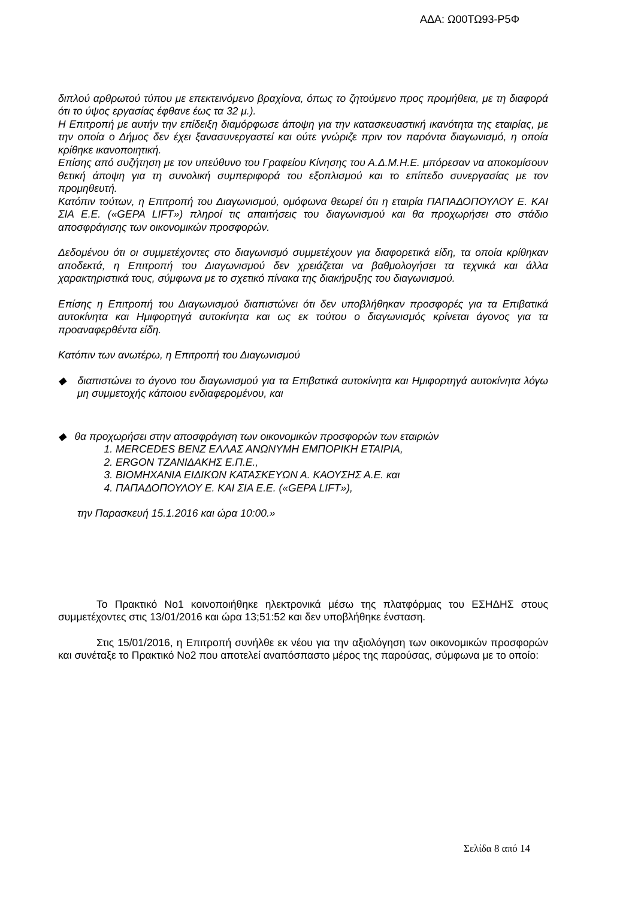ΑΔΑ: Ω00ΤΩ93-Ρ5Φ
διπλού αρθρωτού τύπου με επεκτεινόμενο βραχίονα, όπως το ζητούμενο προς προμήθεια, με τη διαφορά ότι το ύψος εργασίας έφθανε έως τα 32 μ.).
Η Επιτροπή με αυτήν την επίδειξη διαμόρφωσε άποψη για την κατασκευαστική ικανότητα της εταιρίας, με την οποία ο Δήμος δεν έχει ξανασυνεργαστεί και ούτε γνώριζε πριν τον παρόντα διαγωνισμό, η οποία κρίθηκε ικανοποιητική.
Επίσης από συζήτηση με τον υπεύθυνο του Γραφείου Κίνησης του Α.Δ.Μ.Η.Ε. μπόρεσαν να αποκομίσουν θετική άποψη για τη συνολική συμπεριφορά του εξοπλισμού και το επίπεδο συνεργασίας με τον προμηθευτή.
Κατόπιν τούτων, η Επιτροπή του Διαγωνισμού, ομόφωνα θεωρεί ότι η εταιρία ΠΑΠΑΔΟΠΟΥΛΟΥ Ε. ΚΑΙ ΣΙΑ Ε.Ε. («GEPA LIFT») πληροί τις απαιτήσεις του διαγωνισμού και θα προχωρήσει στο στάδιο αποσφράγισης των οικονομικών προσφορών.
Δεδομένου ότι οι συμμετέχοντες στο διαγωνισμό συμμετέχουν για διαφορετικά είδη, τα οποία κρίθηκαν αποδεκτά, η Επιτροπή του Διαγωνισμού δεν χρειάζεται να βαθμολογήσει τα τεχνικά και άλλα χαρακτηριστικά τους, σύμφωνα με το σχετικό πίνακα της διακήρυξης του διαγωνισμού.
Επίσης η Επιτροπή του Διαγωνισμού διαπιστώνει ότι δεν υποβλήθηκαν προσφορές για τα Επιβατικά αυτοκίνητα και Ημιφορτηγά αυτοκίνητα και ως εκ τούτου ο διαγωνισμός κρίνεται άγονος για τα προαναφερθέντα είδη.
Κατόπιν των ανωτέρω, η Επιτροπή του Διαγωνισμού
◆ διαπιστώνει το άγονο του διαγωνισμού για τα Επιβατικά αυτοκίνητα και Ημιφορτηγά αυτοκίνητα λόγω μη συμμετοχής κάποιου ενδιαφερομένου, και
◆ θα προχωρήσει στην αποσφράγιση των οικονομικών προσφορών των εταιριών
1. MERCEDES BENZ ΕΛΛΑΣ ΑΝΩΝΥΜΗ ΕΜΠΟΡΙΚΗ ΕΤΑΙΡΙΑ,
2. ERGON ΤΖΑΝΙΔΑΚΗΣ Ε.Π.Ε.,
3. ΒΙΟΜΗΧΑΝΙΑ ΕΙΔΙΚΩΝ ΚΑΤΑΣΚΕΥΩΝ Α. ΚΑΟΥΣΗΣ Α.Ε. και
4. ΠΑΠΑΔΟΠΟΥΛΟΥ Ε. ΚΑΙ ΣΙΑ Ε.Ε. («GEPA LIFT»),
την Παρασκευή 15.1.2016 και ώρα 10:00.»
Το Πρακτικό Νο1 κοινοποιήθηκε ηλεκτρονικά μέσω της πλατφόρμας του ΕΣΗΔΗΣ στους συμμετέχοντες στις 13/01/2016 και ώρα 13;51:52 και δεν υποβλήθηκε ένσταση.
Στις 15/01/2016, η Επιτροπή συνήλθε εκ νέου για την αξιολόγηση των οικονομικών προσφορών και συνέταξε το Πρακτικό Νο2 που αποτελεί αναπόσπαστο μέρος της παρούσας, σύμφωνα με το οποίο:
Σελίδα 8 από 14